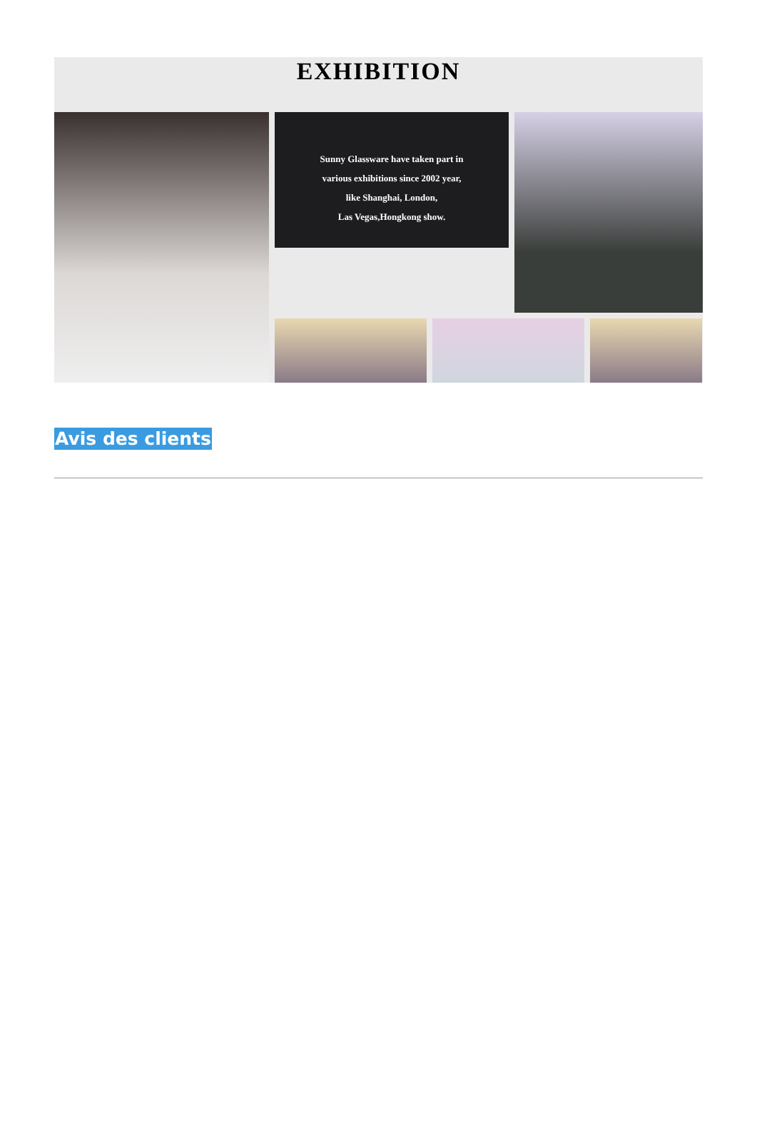EXHIBITION
Sunny Glassware have taken part in
various exhibitions since 2002 year,
like Shanghai, London,
Las Vegas,Hongkong show.
Avis des clients